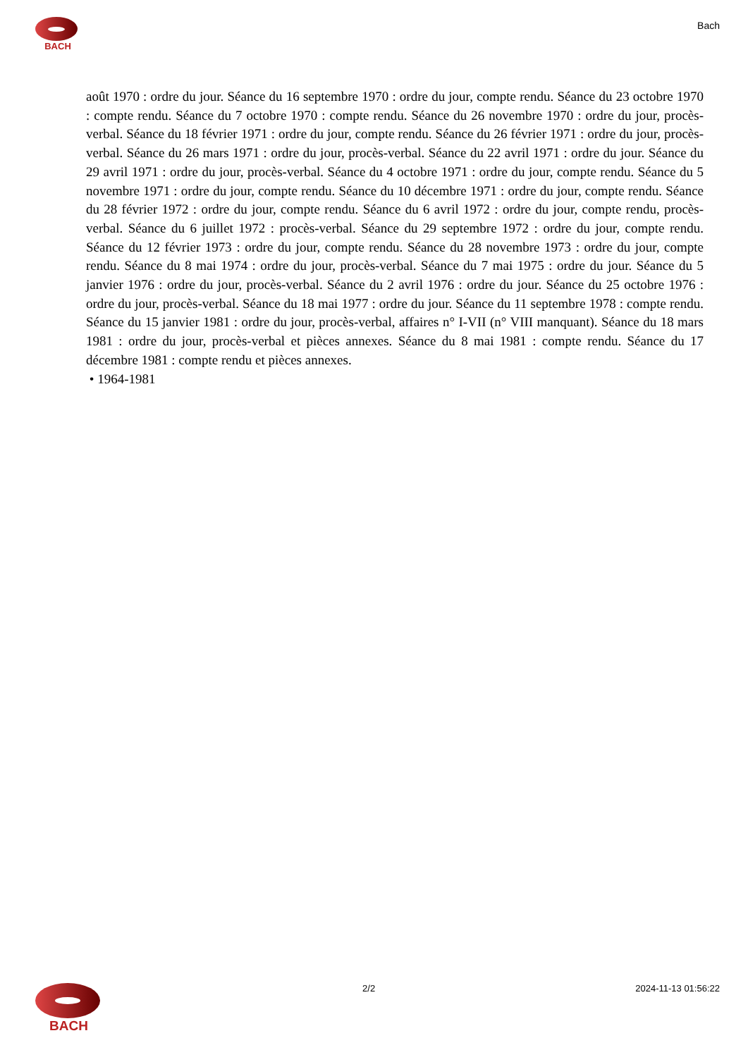BACH
Bach
août 1970 : ordre du jour. Séance du 16 septembre 1970 : ordre du jour, compte rendu. Séance du 23 octobre 1970 : compte rendu. Séance du 7 octobre 1970 : compte rendu. Séance du 26 novembre 1970 : ordre du jour, procès-verbal. Séance du 18 février 1971 : ordre du jour, compte rendu. Séance du 26 février 1971 : ordre du jour, procès-verbal. Séance du 26 mars 1971 : ordre du jour, procès-verbal. Séance du 22 avril 1971 : ordre du jour. Séance du 29 avril 1971 : ordre du jour, procès-verbal. Séance du 4 octobre 1971 : ordre du jour, compte rendu. Séance du 5 novembre 1971 : ordre du jour, compte rendu. Séance du 10 décembre 1971 : ordre du jour, compte rendu. Séance du 28 février 1972 : ordre du jour, compte rendu. Séance du 6 avril 1972 : ordre du jour, compte rendu, procès-verbal. Séance du 6 juillet 1972 : procès-verbal. Séance du 29 septembre 1972 : ordre du jour, compte rendu. Séance du 12 février 1973 : ordre du jour, compte rendu. Séance du 28 novembre 1973 : ordre du jour, compte rendu. Séance du 8 mai 1974 : ordre du jour, procès-verbal. Séance du 7 mai 1975 : ordre du jour. Séance du 5 janvier 1976 : ordre du jour, procès-verbal. Séance du 2 avril 1976 : ordre du jour. Séance du 25 octobre 1976 : ordre du jour, procès-verbal. Séance du 18 mai 1977 : ordre du jour. Séance du 11 septembre 1978 : compte rendu. Séance du 15 janvier 1981 : ordre du jour, procès-verbal, affaires n° I-VII (n° VIII manquant). Séance du 18 mars 1981 : ordre du jour, procès-verbal et pièces annexes. Séance du 8 mai 1981 : compte rendu. Séance du 17 décembre 1981 : compte rendu et pièces annexes.
• 1964-1981
BACH
2/2 2024-11-13 01:56:22